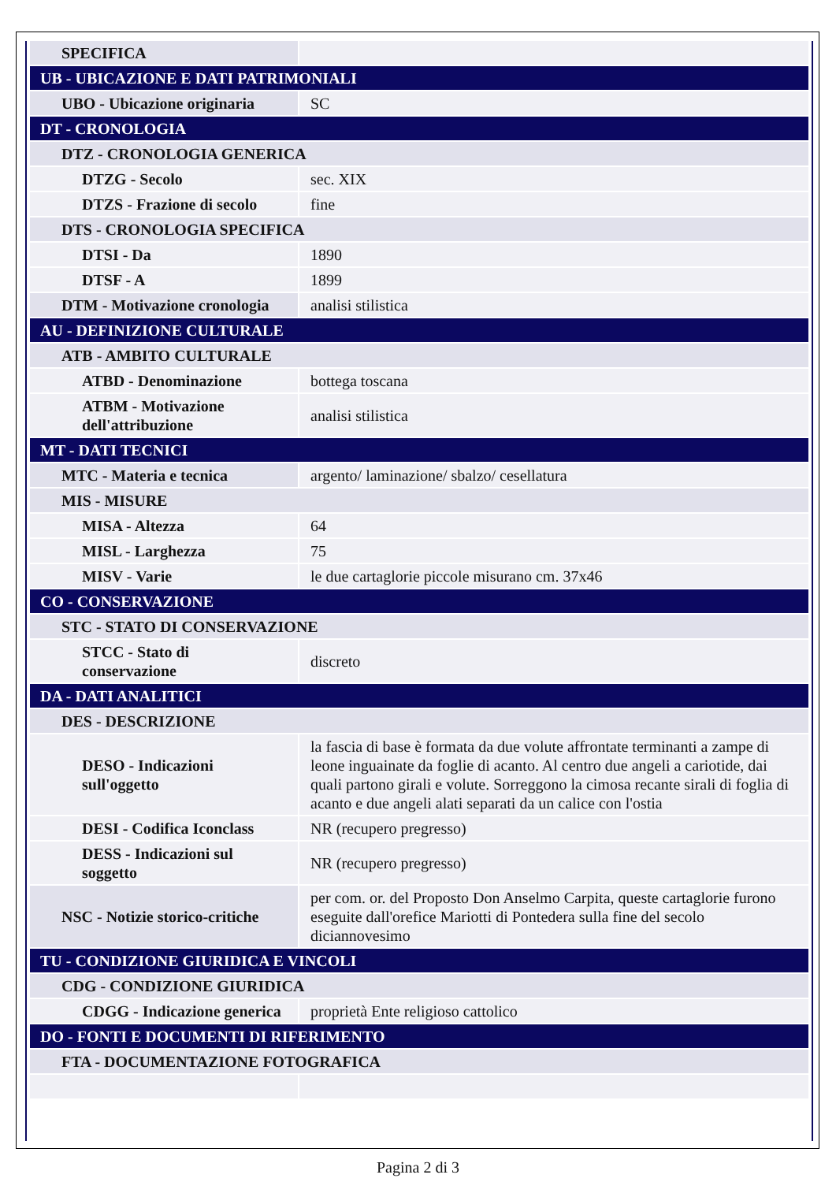| SPECIFICA | |
| UB - UBICAZIONE E DATI PATRIMONIALI | |
| UBO - Ubicazione originaria | SC |
| DT - CRONOLOGIA | |
| DTZ - CRONOLOGIA GENERICA | |
| DTZG - Secolo | sec. XIX |
| DTZS - Frazione di secolo | fine |
| DTS - CRONOLOGIA SPECIFICA | |
| DTSI - Da | 1890 |
| DTSF - A | 1899 |
| DTM - Motivazione cronologia | analisi stilistica |
| AU - DEFINIZIONE CULTURALE | |
| ATB - AMBITO CULTURALE | |
| ATBD - Denominazione | bottega toscana |
| ATBM - Motivazione dell'attribuzione | analisi stilistica |
| MT - DATI TECNICI | |
| MTC - Materia e tecnica | argento/ laminazione/ sbalzo/ cesellatura |
| MIS - MISURE | |
| MISA - Altezza | 64 |
| MISL - Larghezza | 75 |
| MISV - Varie | le due cartaglorie piccole misurano cm. 37x46 |
| CO - CONSERVAZIONE | |
| STC - STATO DI CONSERVAZIONE | |
| STCC - Stato di conservazione | discreto |
| DA - DATI ANALITICI | |
| DES - DESCRIZIONE | |
| DESO - Indicazioni sull'oggetto | la fascia di base è formata da due volute affrontate terminanti a zampe di leone inguainate da foglie di acanto. Al centro due angeli a cariotide, dai quali partono girali e volute. Sorreggono la cimosa recante sirali di foglia di acanto e due angeli alati separati da un calice con l'ostia |
| DESI - Codifica Iconclass | NR (recupero pregresso) |
| DESS - Indicazioni sul soggetto | NR (recupero pregresso) |
| NSC - Notizie storico-critiche | per com. or. del Proposto Don Anselmo Carpita, queste cartaglorie furono eseguite dall'orefice Mariotti di Pontedera sulla fine del secolo diciannovesimo |
| TU - CONDIZIONE GIURIDICA E VINCOLI | |
| CDG - CONDIZIONE GIURIDICA | |
| CDGG - Indicazione generica | proprietà Ente religioso cattolico |
| DO - FONTI E DOCUMENTI DI RIFERIMENTO | |
| FTA - DOCUMENTAZIONE FOTOGRAFICA | |
Pagina 2 di 3